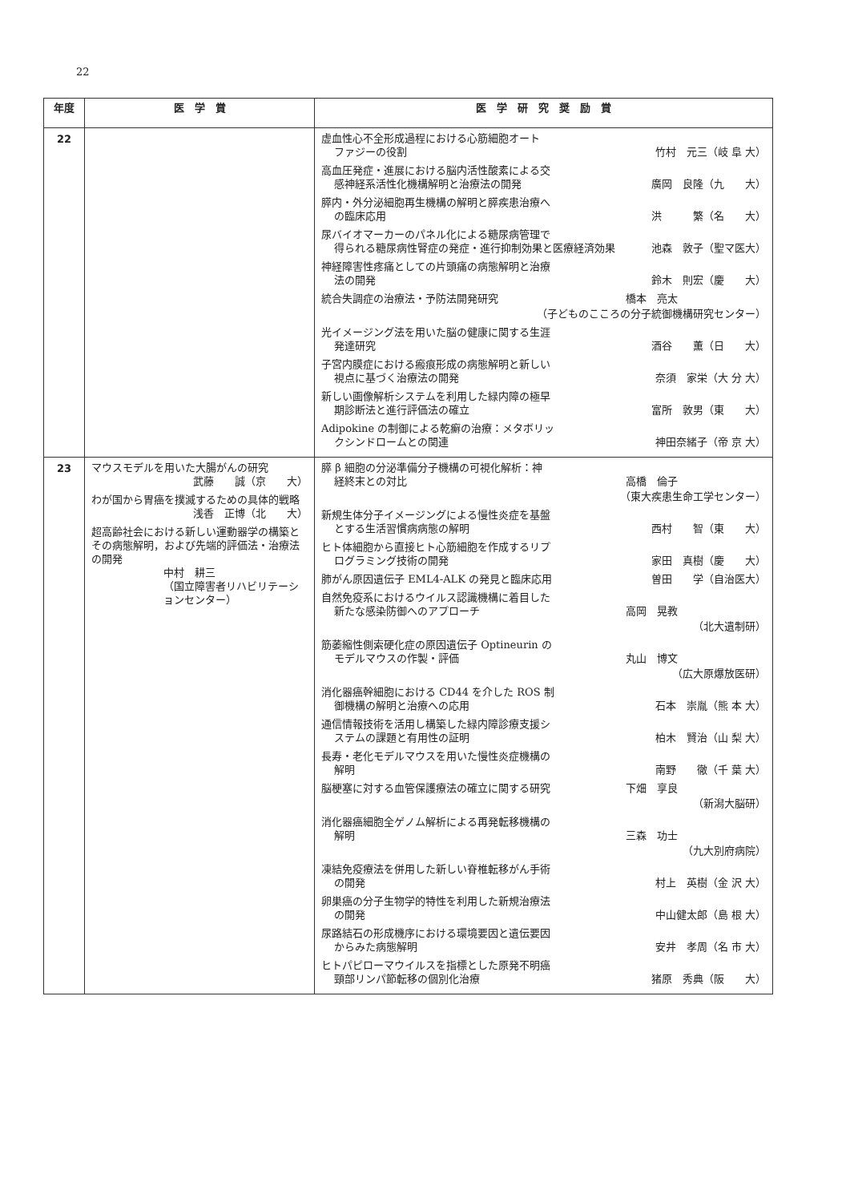22
| 年度 | 医 学 賞 | 医 学 研 究 奨 励 賞 |
| --- | --- | --- |
| 22 | | 虚血性心不全形成過程における心筋細胞オート ファジーの役割 竹村 元三（岐 阜 大） 高血圧発症・進展における脳内活性酸素による交 感神経系活性化機構解明と治療法の開発 廣岡 良隆（九 大） 膵内・外分泌細胞再生機構の解明と膵疾患治療へ の臨床応用 洪 繁（名 大） 尿バイオマーカーのパネル化による糖尿病管理で 得られる糖尿病性腎症の発症・進行抑制効果と医療経済効果 池森 敦子（聖マ医大） 神経障害性疼痛としての片頭痛の病態解明と治療 法の開発 鈴木 則宏（慶 大） 統合失調症の治療法・予防法開発研究 橋本 亮太 （子どものこころの分子統御機構研究センター） 光イメージング法を用いた脳の健康に関する生涯 発達研究 酒谷 薫（日 大） 子宮内膜症における瘢痕形成の病態解明と新しい 視点に基づく治療法の開発 奈須 家栄（大 分 大） 新しい画像解析システムを利用した緑内障の極早 期診断法と進行評価法の確立 富所 敦男（東 大） Adipokine の制御による乾癬の治療：メタボリッ クシンドロームとの関連 神田奈緒子（帝 京 大） |
| 23 | マウスモデルを用いた大腸がんの研究 武藤 誠（京 大） わが国から胃癌を撲滅するための具体的戦略 浅香 正博（北 大） 超高齢社会における新しい運動器学の構築とその病態解明，および先端的評価法・治療法の開発 中村 耕三 （国立障害者リハビリテーションセンター） | 膵 β 細胞の分泌準備分子機構の可視化解析：神 経終末との対比 高橋 倫子 （東大疾患生命工学センター） 新規生体分子イメージングによる慢性炎症を基盤 とする生活習慣病病態の解明 西村 智（東 大） ヒト体細胞から直接ヒト心筋細胞を作成するリプ ログラミング技術の開発 家田 真樹（慶 大） 肺がん原因遺伝子 EML4-ALK の発見と臨床応用 曽田 学（自治医大） 自然免疫系におけるウイルス認識機構に着目した 新たな感染防御へのアプローチ 高岡 晃教 （北大遺制研） 筋萎縮性側索硬化症の原因遺伝子 Optineurin の モデルマウスの作製・評価 丸山 博文 （広大原爆放医研） 消化器癌幹細胞における CD44 を介した ROS 制 御機構の解明と治療への応用 石本 崇胤（熊 本 大） 通信情報技術を活用し構築した緑内障診療支援シ ステムの課題と有用性の証明 柏木 賢治（山 梨 大） 長寿・老化モデルマウスを用いた慢性炎症機構の 解明 南野 徹（千 葉 大） 脳梗塞に対する血管保護療法の確立に関する研究 下畑 享良 （新潟大脳研） 消化器癌細胞全ゲノム解析による再発転移機構の 解明 三森 功士 （九大別府病院） 凍結免疫療法を併用した新しい脊椎転移がん手術 の開発 村上 英樹（金 沢 大） 卵巣癌の分子生物学的特性を利用した新規治療法 の開発 中山健太郎（島 根 大） 尿路結石の形成機序における環境要因と遺伝要因 からみた病態解明 安井 孝周（名 市 大） ヒトパピローマウイルスを指標とした原発不明癌 頸部リンパ節転移の個別化治療 猪原 秀典（阪 大） |